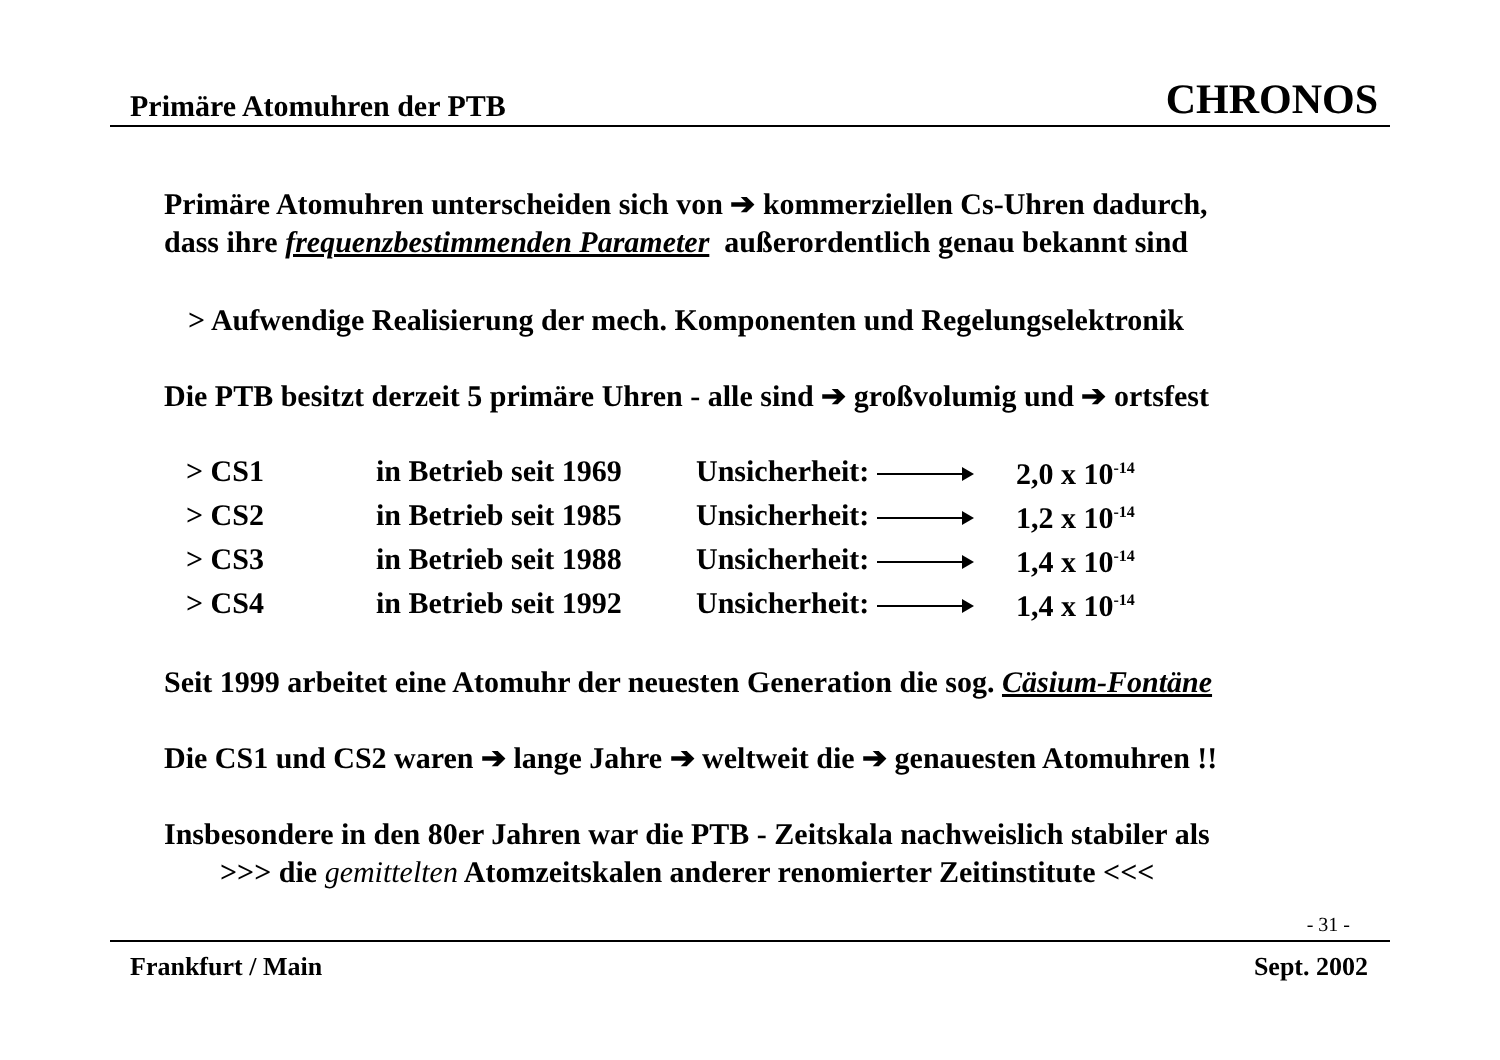Primäre Atomuhren der PTB CHRONOS
Primäre Atomuhren unterscheiden sich von ➔ kommerziellen Cs-Uhren dadurch,
dass ihre frequenzbestimmenden Parameter außerordentlich genau bekannt sind
> Aufwendige Realisierung der mech. Komponenten und Regelungselektronik
Die PTB besitzt derzeit 5 primäre Uhren - alle sind ➔ großvolumig und ➔ ortsfest
| > CS1 | in Betrieb seit 1969 | Unsicherheit: | 2,0 x 10<sup>-14</sup> |
| > CS2 | in Betrieb seit 1985 | Unsicherheit: | 1,2 x 10<sup>-14</sup> |
| > CS3 | in Betrieb seit 1988 | Unsicherheit: | 1,4 x 10<sup>-14</sup> |
| > CS4 | in Betrieb seit 1992 | Unsicherheit: | 1,4 x 10<sup>-14</sup> |
Seit 1999 arbeitet eine Atomuhr der neuesten Generation die sog. Cäsium-Fontäne
Die CS1 und CS2 waren ➔ lange Jahre ➔ weltweit die ➔ genauesten Atomuhren !!
Insbesondere in den 80er Jahren war die PTB - Zeitskala nachweislich stabiler als
>>> die gemittelten Atomzeitskalen anderer renomierter Zeitinstitute <<<
- 31 -
Frankfurt / Main Sept. 2002